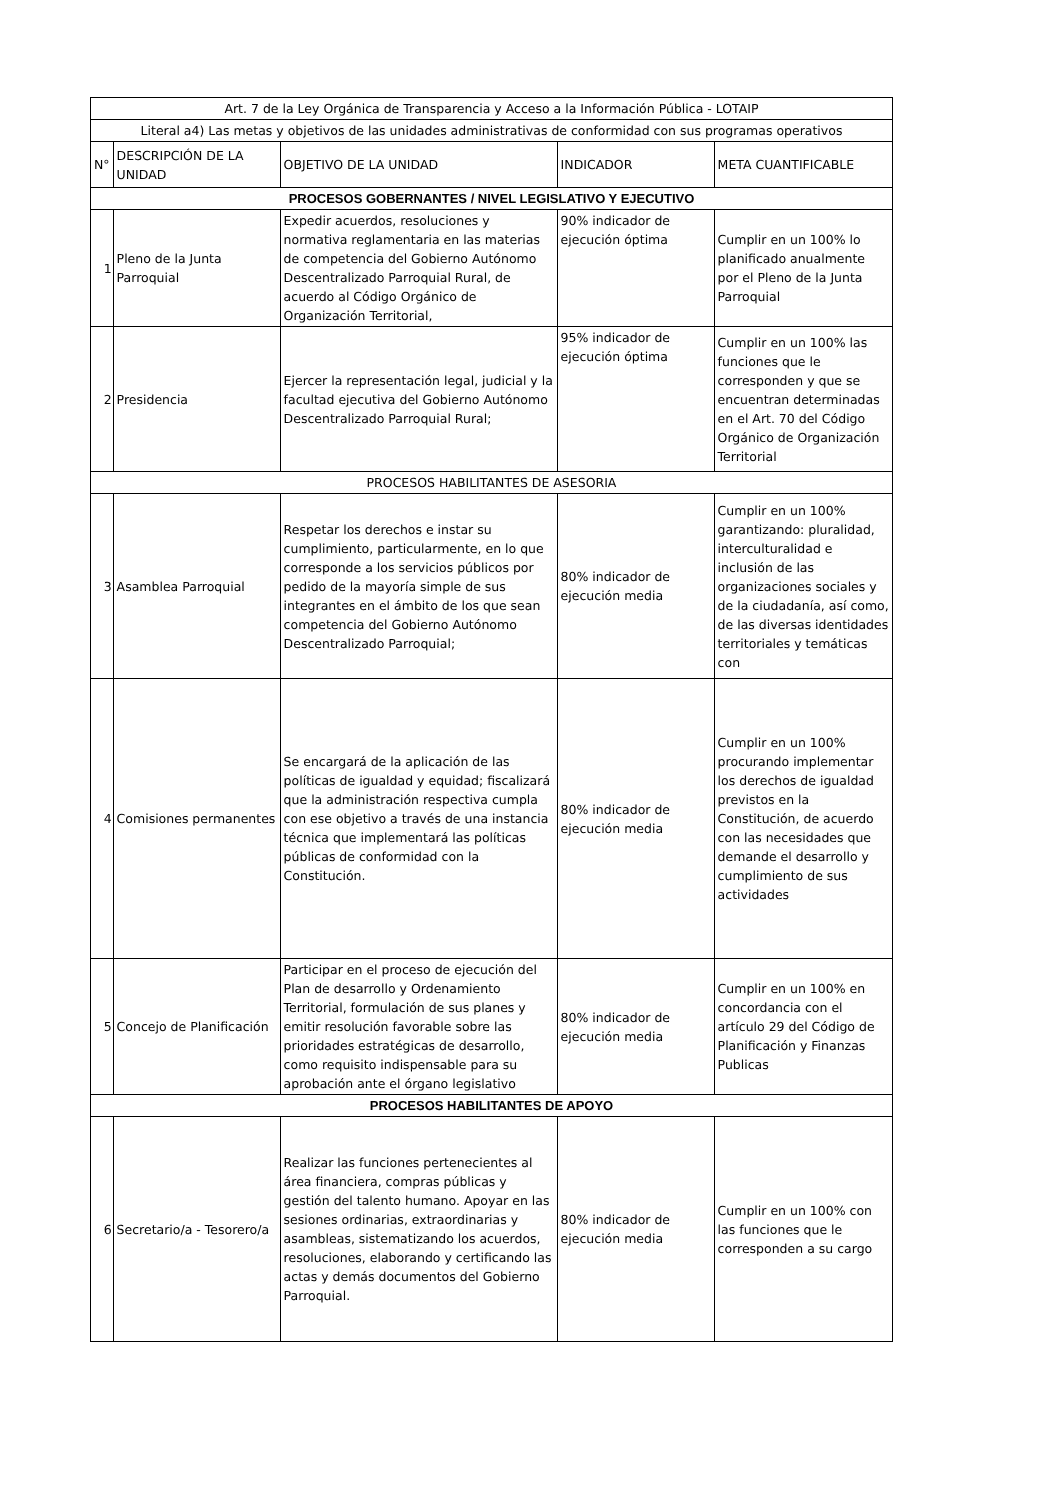| Art. 7 de la Ley Orgánica de Transparencia y Acceso a la Información Pública - LOTAIP | | | | |
| Literal a4) Las metas y objetivos de las unidades administrativas de conformidad con sus programas operativos | | | | |
| N° | DESCRIPCIÓN DE LA UNIDAD | OBJETIVO DE LA UNIDAD | INDICADOR | META CUANTIFICABLE |
| PROCESOS GOBERNANTES / NIVEL LEGISLATIVO Y EJECUTIVO | | | | |
| 1 | Pleno de la Junta Parroquial | Expedir acuerdos, resoluciones y normativa reglamentaria en las materias de competencia del Gobierno Autónomo Descentralizado Parroquial Rural, de acuerdo al Código Orgánico de Organización Territorial, | 90% indicador de ejecución óptima | Cumplir en un 100% lo planificado anualmente por el Pleno de la Junta Parroquial |
| 2 | Presidencia | Ejercer la representación legal, judicial y la facultad ejecutiva del Gobierno Autónomo Descentralizado Parroquial Rural; | 95% indicador de ejecución óptima | Cumplir en un 100% las funciones que le corresponden y que se encuentran determinadas en el Art. 70 del Código Orgánico de Organización Territorial |
| PROCESOS HABILITANTES DE ASESORIA | | | | |
| 3 | Asamblea Parroquial | Respetar los derechos e instar su cumplimiento, particularmente, en lo que corresponde a los servicios públicos por pedido de la mayoría simple de sus integrantes en el ámbito de los que sean competencia del Gobierno Autónomo Descentralizado Parroquial; | 80% indicador de ejecución media | Cumplir en un 100% garantizando: pluralidad, interculturalidad e inclusión de las organizaciones sociales y de la ciudadanía, así como, de las diversas identidades territoriales y temáticas con |
| 4 | Comisiones permanentes | Se encargará de la aplicación de las políticas de igualdad y equidad; fiscalizará que la administración respectiva cumpla con ese objetivo a través de una instancia técnica que implementará las políticas públicas de conformidad con la Constitución. | 80% indicador de ejecución media | Cumplir en un 100% procurando implementar los derechos de igualdad previstos en la Constitución, de acuerdo con las necesidades que demande el desarrollo y cumplimiento de sus actividades |
| 5 | Concejo de Planificación | Participar en el proceso de ejecución del Plan de desarrollo y Ordenamiento Territorial, formulación de sus planes y emitir resolución favorable sobre las prioridades estratégicas de desarrollo, como requisito indispensable para su aprobación ante el órgano legislativo | 80% indicador de ejecución media | Cumplir en un 100% en concordancia con el artículo 29 del Código de Planificación y Finanzas Publicas |
| PROCESOS HABILITANTES DE APOYO | | | | |
| 6 | Secretario/a - Tesorero/a | Realizar las funciones pertenecientes al área financiera, compras públicas y gestión del talento humano. Apoyar en las sesiones ordinarias, extraordinarias y asambleas, sistematizando los acuerdos, resoluciones, elaborando y certificando las actas y demás documentos del Gobierno Parroquial. | 80% indicador de ejecución media | Cumplir en un 100% con las funciones que le corresponden a su cargo |